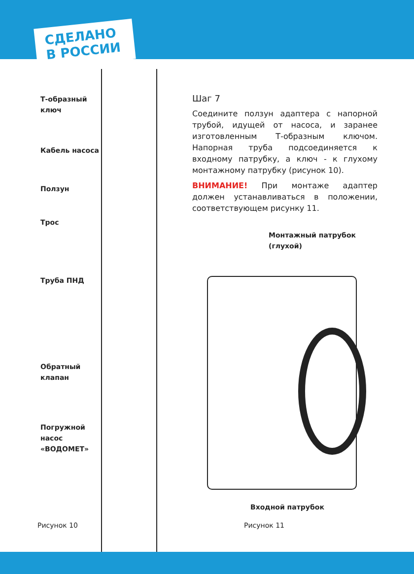СДЕЛАНО
В РОССИИ
Т-образный
ключ
Кабель насоса
Ползун
Трос
Труба ПНД
Обратный
клапан
Погружной
насос
«ВОДОМЕТ»
Шаг 7
Соедините ползун адаптера с напорной трубой, идущей от насоса, и заранее изготовленным Т-образным ключом. Напорная труба подсоединяется к входному патрубку, а ключ - к глухому монтажному патрубку (рисунок 10).
ВНИМАНИЕ! При монтаже адаптер должен устанавливаться в положении, соответствующем рисунку 11.
Монтажный патрубок
(глухой)
Входной патрубок
Рисунок 10 Рисунок 11